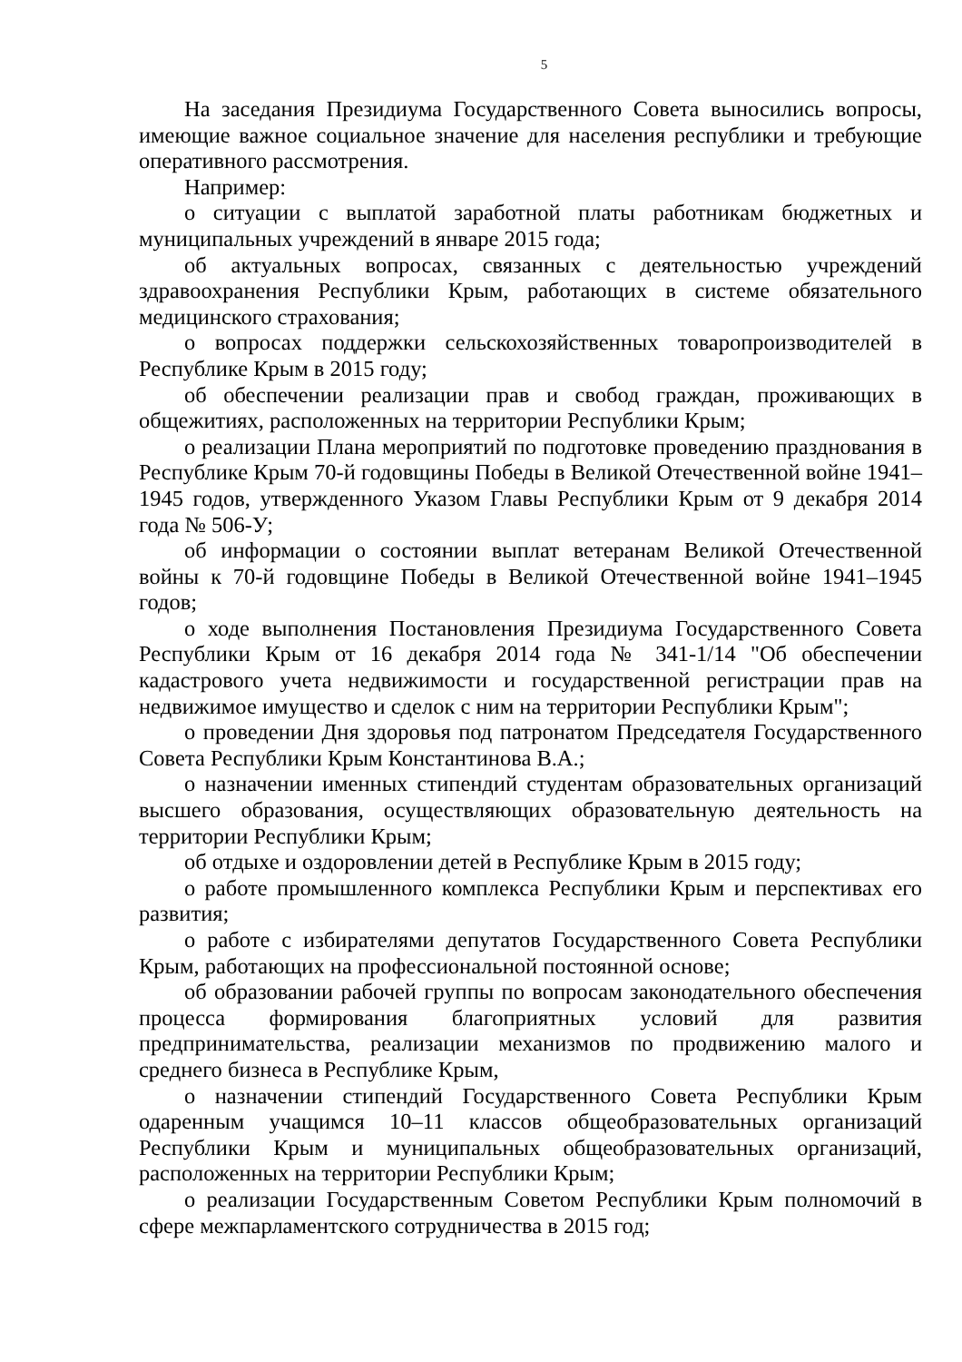5
На заседания Президиума Государственного Совета выносились вопросы, имеющие важное социальное значение для населения республики и требующие оперативного рассмотрения.
Например:
о ситуации с выплатой заработной платы работникам бюджетных и муниципальных учреждений в январе 2015 года;
об актуальных вопросах, связанных с деятельностью учреждений здравоохранения Республики Крым, работающих в системе обязательного медицинского страхования;
о вопросах поддержки сельскохозяйственных товаропроизводителей в Республике Крым в 2015 году;
об обеспечении реализации прав и свобод граждан, проживающих в общежитиях, расположенных на территории Республики Крым;
о реализации Плана мероприятий по подготовке проведению празднования в Республике Крым 70-й годовщины Победы в Великой Отечественной войне 1941–1945 годов, утвержденного Указом Главы Республики Крым от 9 декабря 2014 года № 506-У;
об информации о состоянии выплат ветеранам Великой Отечественной войны к 70-й годовщине Победы в Великой Отечественной войне 1941–1945 годов;
о ходе выполнения Постановления Президиума Государственного Совета Республики Крым от 16 декабря 2014 года № 341-1/14 "Об обеспечении кадастрового учета недвижимости и государственной регистрации прав на недвижимое имущество и сделок с ним на территории Республики Крым";
о проведении Дня здоровья под патронатом Председателя Государственного Совета Республики Крым Константинова В.А.;
о назначении именных стипендий студентам образовательных организаций высшего образования, осуществляющих образовательную деятельность на территории Республики Крым;
об отдыхе и оздоровлении детей в Республике Крым в 2015 году;
о работе промышленного комплекса Республики Крым и перспективах его развития;
о работе с избирателями депутатов Государственного Совета Республики Крым, работающих на профессиональной постоянной основе;
об образовании рабочей группы по вопросам законодательного обеспечения процесса формирования благоприятных условий для развития предпринимательства, реализации механизмов по продвижению малого и среднего бизнеса в Республике Крым,
о назначении стипендий Государственного Совета Республики Крым одаренным учащимся 10–11 классов общеобразовательных организаций Республики Крым и муниципальных общеобразовательных организаций, расположенных на территории Республики Крым;
о реализации Государственным Советом Республики Крым полномочий в сфере межпарламентского сотрудничества в 2015 год;